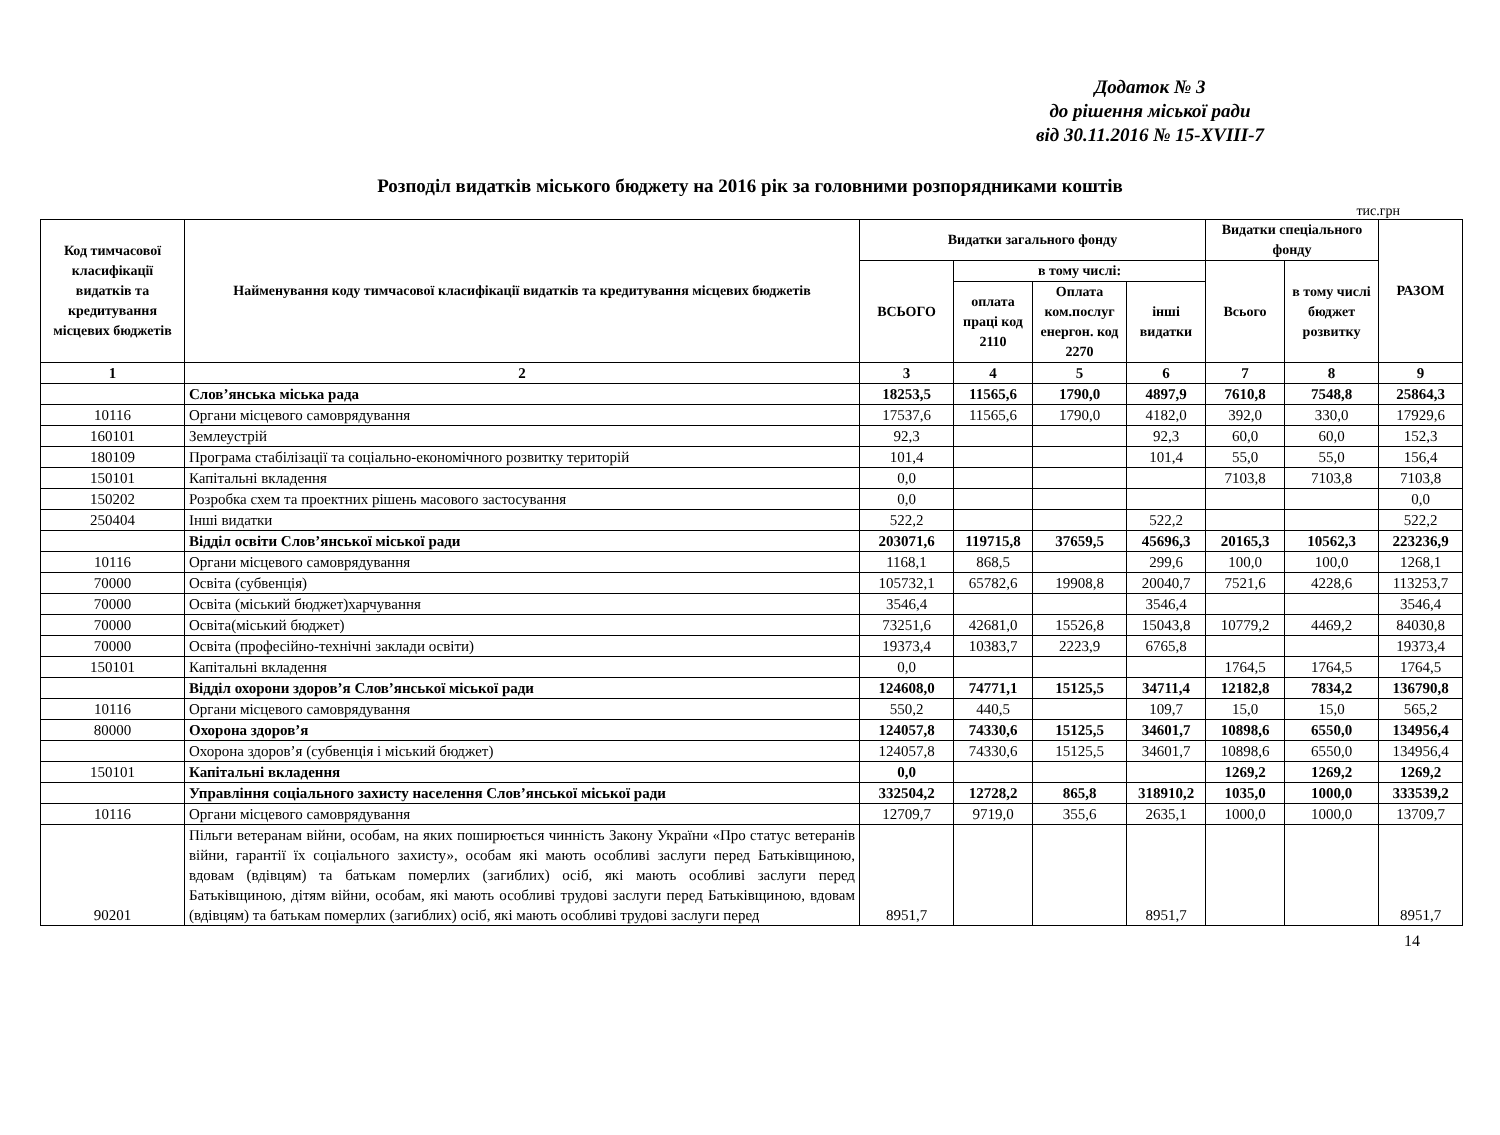Додаток № 3
до рішення міської ради
від 30.11.2016 № 15-XVIII-7
Розподіл видатків міського бюджету на 2016 рік за головними розпорядниками коштів
тис.грн
| Код тимчасової класифікації видатків та кредитування місцевих бюджетів | Найменування коду тимчасової класифікації видатків та кредитування місцевих бюджетів | Видатки загального фонду | | | | Видатки спеціального фонду | | РАЗОМ |
| --- | --- | --- | --- | --- | --- | --- | --- | --- |
| | | ВСЬОГО | в тому числі: | | | Всього | в тому числі бюджет розвитку | |
| | | | оплата праці код 2110 | Оплата ком.послуг енергон. код 2270 | інші видатки | | | |
| 1 | 2 | 3 | 4 | 5 | 6 | 7 | 8 | 9 |
| | Слов’янська міська рада | 18253,5 | 11565,6 | 1790,0 | 4897,9 | 7610,8 | 7548,8 | 25864,3 |
| 10116 | Органи місцевого самоврядування | 17537,6 | 11565,6 | 1790,0 | 4182,0 | 392,0 | 330,0 | 17929,6 |
| 160101 | Землеустрій | 92,3 | | | 92,3 | 60,0 | 60,0 | 152,3 |
| 180109 | Програма стабілізації та соціально-економічного розвитку територій | 101,4 | | | 101,4 | 55,0 | 55,0 | 156,4 |
| 150101 | Капітальні вкладення | 0,0 | | | | 7103,8 | 7103,8 | 7103,8 |
| 150202 | Розробка схем та проектних рішень масового застосування | 0,0 | | | | | | 0,0 |
| 250404 | Інші видатки | 522,2 | | | 522,2 | | | 522,2 |
| | Відділ освіти Слов’янської міської ради | 203071,6 | 119715,8 | 37659,5 | 45696,3 | 20165,3 | 10562,3 | 223236,9 |
| 10116 | Органи місцевого самоврядування | 1168,1 | 868,5 | | 299,6 | 100,0 | 100,0 | 1268,1 |
| 70000 | Освіта (субвенція) | 105732,1 | 65782,6 | 19908,8 | 20040,7 | 7521,6 | 4228,6 | 113253,7 |
| 70000 | Освіта (міський бюджет)харчування | 3546,4 | | | 3546,4 | | | 3546,4 |
| 70000 | Освіта(міський бюджет) | 73251,6 | 42681,0 | 15526,8 | 15043,8 | 10779,2 | 4469,2 | 84030,8 |
| 70000 | Освіта (професійно-технічні заклади освіти) | 19373,4 | 10383,7 | 2223,9 | 6765,8 | | | 19373,4 |
| 150101 | Капітальні вкладення | 0,0 | | | | 1764,5 | 1764,5 | 1764,5 |
| | Відділ охорони здоров’я Слов’янської міської ради | 124608,0 | 74771,1 | 15125,5 | 34711,4 | 12182,8 | 7834,2 | 136790,8 |
| 10116 | Органи місцевого самоврядування | 550,2 | 440,5 | | 109,7 | 15,0 | 15,0 | 565,2 |
| 80000 | Охорона здоров’я | 124057,8 | 74330,6 | 15125,5 | 34601,7 | 10898,6 | 6550,0 | 134956,4 |
| | Охорона здоров’я (субвенція і міський бюджет) | 124057,8 | 74330,6 | 15125,5 | 34601,7 | 10898,6 | 6550,0 | 134956,4 |
| 150101 | Капітальні вкладення | 0,0 | | | | 1269,2 | 1269,2 | 1269,2 |
| | Управління соціального захисту населення Слов’янської міської ради | 332504,2 | 12728,2 | 865,8 | 318910,2 | 1035,0 | 1000,0 | 333539,2 |
| 10116 | Органи місцевого самоврядування | 12709,7 | 9719,0 | 355,6 | 2635,1 | 1000,0 | 1000,0 | 13709,7 |
| 90201 | Пільги ветеранам війни, особам, на яких поширюється чинність Закону України «Про статус ветеранів війни, гарантії їх соціального захисту», особам які мають особливі заслуги перед Батьківщиною, вдовам (вдівцям) та батькам померлих (загиблих) осіб, які мають особливі заслуги перед Батьківщиною, дітям війни, особам, які мають особливі трудові заслуги перед Батьківщиною, вдовам (вдівцям) та батькам померлих (загиблих) осіб, які мають особливі трудові заслуги перед | 8951,7 | | | 8951,7 | | | 8951,7 |
14